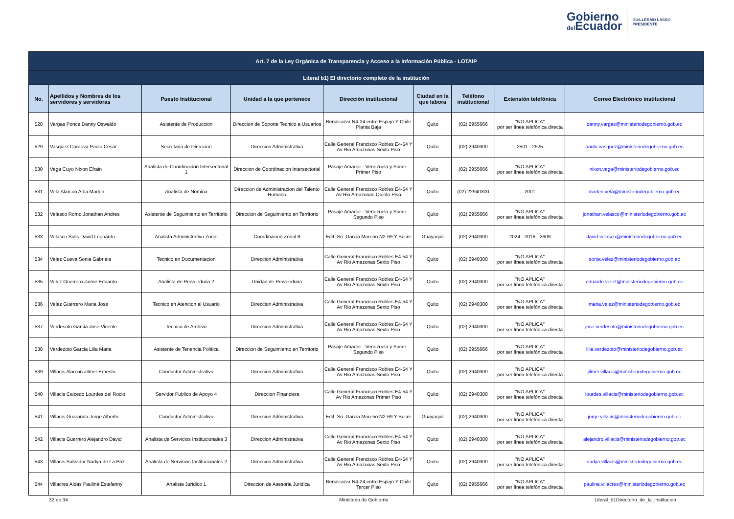Gobierno
del Ecuador
GUILLERMO LASSO
PRESIDENTE
| Art. 7 de la Ley Orgánica de Transparencia y Acceso a la Información Pública - LOTAIP | | | | | | | | |
| --- | --- | --- | --- | --- | --- | --- | --- | --- |
| Literal b1) El directorio completo de la institución | | | | | | | | |
| No. | Apellidos y Nombres de los servidores y servidoras | Puesto Institucional | Unidad a la que pertenece | Dirección institucional | Ciudad en la que labora | Teléfono institucional | Extensión telefónica | Correo Electrónico institucional |
| 528 | Vargas Ponce Danny Oswaldo | Asistente de Produccion | Direccion de Soporte Tecnico a Usuarios | Benalcazar N4-24 entre Espejo Y Chile Planta Baja | Quito | (02) 2955666 | "NO APLICA" por ser línea telefónica directa | danny.vargas@ministeriodegobierno.gob.ec |
| 529 | Vasquez Cordova Paulo Cesar | Secretaria de Direccion | Direccion Administrativa | Calle General Francisco Robles E4-54 Y Av Rio Amazonas Sexto Piso | Quito | (02) 2940300 | 2501 - 2525 | paulo.vasquez@ministeriodegobierno.gob.ec |
| 530 | Vega Cuyo Nixon Efrain | Analista de Coordinacion Intersectorial 1 | Direccion de Coordinacion Intersectorial | Pasaje Amador - Venezuela y Sucre - Primer Piso | Quito | (02) 2955666 | "NO APLICA" por ser línea telefónica directa | nixon.vega@ministeriodegobierno.gob.ec |
| 531 | Vela Alarcon Alba Marlen | Analista de Nomina | Direccion de Administracion del Talento Humano | Calle General Francisco Robles E4-54 Y Av Rio Amazonas Quinto Piso | Quito | (02) 22940300 | 2001 | marlen.vela@ministeriodegobierno.gob.ec |
| 532 | Velasco Romo Jonathan Andres | Asistente de Seguimiento en Territorio | Direccion de Seguimiento en Territorio | Pasaje Amador - Venezuela y Sucre - Segundo Piso | Quito | (02) 2955666 | "NO APLICA" por ser línea telefónica directa | jonathan.velasco@ministeriodegobierno.gob.ec |
| 533 | Velasco Solis David Leonardo | Analista Administrativo Zonal | Coordinacion Zonal 8 | Edif. Sri. Garcia Moreno N2-69 Y Sucre | Guayaquil | (02) 2940300 | 2024 - 2016 - 2609 | david.velasco@ministeriodegobierno.gob.ec |
| 534 | Velez Cueva Sonia Gabriela | Tecnico en Documentacion | Direccion Administrativa | Calle General Francisco Robles E4-54 Y Av Rio Amazonas Sexto Piso | Quito | (02) 2940300 | "NO APLICA" por ser línea telefónica directa | sonia.velez@ministeriodegobierno.gob.ec |
| 535 | Velez Guerrero Jaime Eduardo | Analista de Proveeduria 2 | Unidad de Proveeduria | Calle General Francisco Robles E4-54 Y Av Rio Amazonas Sexto Piso | Quito | (02) 2940300 | "NO APLICA" por ser línea telefónica directa | eduardo.velez@ministeriodegobierno.gob.ec |
| 536 | Velez Guerrero Maria Jose | Tecnico en Atencion al Usuario | Direccion Administrativa | Calle General Francisco Robles E4-54 Y Av Rio Amazonas Sexto Piso | Quito | (02) 2940300 | "NO APLICA" por ser línea telefónica directa | maria.velez@ministeriodegobierno.gob.ec |
| 537 | Verdesoto Garcia Jose Vicente | Tecnico de Archivo | Direccion Administrativa | Calle General Francisco Robles E4-54 Y Av Rio Amazonas Sexto Piso | Quito | (02) 2940300 | "NO APLICA" por ser línea telefónica directa | jose.verdesoto@ministeriodegobierno.gob.ec |
| 538 | Verdezoto Garcia Lilia Maria | Asistente de Tenencia Politica | Direccion de Seguimiento en Territorio | Pasaje Amador - Venezuela y Sucre - Segundo Piso | Quito | (02) 2955666 | "NO APLICA" por ser línea telefónica directa | lilia.verdezoto@ministeriodegobierno.gob.ec |
| 539 | Villacis Alarcon Jilmer Ernesto | Conductor Administrativo | Direccion Administrativa | Calle General Francisco Robles E4-54 Y Av Rio Amazonas Sexto Piso | Quito | (02) 2940300 | "NO APLICA" por ser línea telefónica directa | jilmer.villacis@ministeriodegobierno.gob.ec |
| 540 | Villacis Caicedo Lourdes del Rocio | Servidor Publico de Apoyo 4 | Direccion Financiera | Calle General Francisco Robles E4-54 Y Av Rio Amazonas Primer Piso | Quito | (02) 2940300 | "NO APLICA" por ser línea telefónica directa | lourdes.villacis@ministeriodegobierno.gob.ec |
| 541 | Villacis Guaranda Jorge Alberto | Conductor Administrativo | Direccion Administrativa | Edif. Sri. Garcia Moreno N2-69 Y Sucre | Guayaquil | (02) 2940300 | "NO APLICA" por ser línea telefónica directa | jorge.villacis@ministeriodegobierno.gob.ec |
| 542 | Villacis Guerrero Alejandro David | Analista de Servicios Institucionales 3 | Direccion Administrativa | Calle General Francisco Robles E4-54 Y Av Rio Amazonas Sexto Piso | Quito | (02) 2940300 | "NO APLICA" por ser línea telefónica directa | alejandro.villacis@ministeriodegobierno.gob.ec |
| 543 | Villacis Salvador Nadya de La Paz | Analista de Servicios Institucionales 2 | Direccion Administrativa | Calle General Francisco Robles E4-54 Y Av Rio Amazonas Sexto Piso | Quito | (02) 2940300 | "NO APLICA" por ser línea telefónica directa | nadya.villacis@ministeriodegobierno.gob.ec |
| 544 | Villacres Aldas Paulina Estefanny | Analista Juridico 1 | Direccion de Asesoria Juridica | Benalcazar N4-24 entre Espejo Y Chile Tercer Piso | Quito | (02) 2955666 | "NO APLICA" por ser línea telefónica directa | paulina.villacres@ministeriodegobierno.gob.ec |
32 de 34 Ministerio de Gobierno
Literal_b1Directorio_de_la_institucion